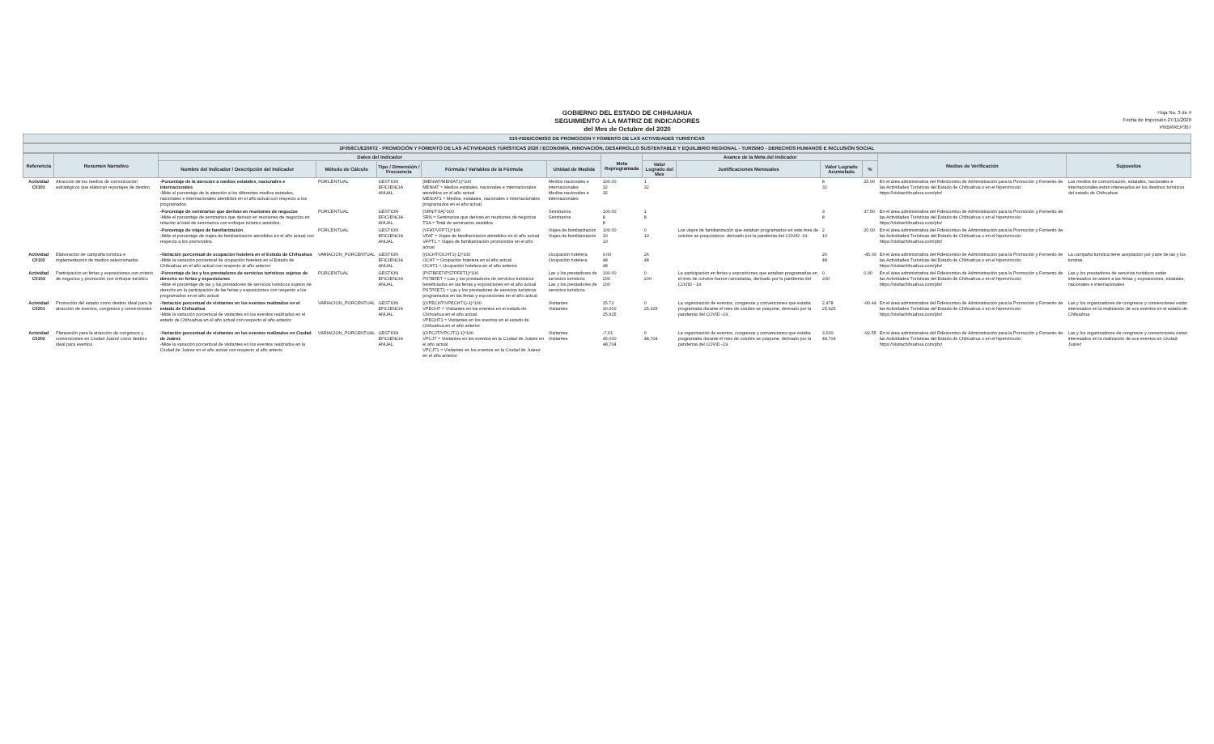GOBIERNO DEL ESTADO DE CHIHUAHUA
SEGUIMIENTO A LA MATRIZ DE INDICADORES
del Mes de Octubre del 2020
Hoja No. 3 de 4
Fecha de Impresión 27/11/2020
PRBRREP367
510-FIDEICOMISO DE PROMOCION Y FOMENTO DE LAS ACTIVIDADES TURISTICAS
2F056C1/E206T2 - PROMOCIÓN Y FOMENTO DE LAS ACTIVIDADES TURÍSTICAS 2020 / ECONOMÍA, INNOVACIÓN, DESARROLLO SUSTENTABLE Y EQUILIBRIO REGIONAL - TURISMO - DERECHOS HUMANOS E INCLUSIÓN SOCIAL
| Referencia | Resumen Narrativo | Datos del Indicador | | | | | Meta Reprogramada | Avance de la Meta del Indicador | | | | Medios de Verificación | Supuestos |
| --- | --- | --- | --- | --- | --- | --- | --- | --- | --- | --- | --- | --- | --- |
| | | Nombre del Indicador / Descripción del Indicador | Método de Cálculo | Tipo / Dimensión / Frecuencia | Fórmula / Variables de la Fórmula | Unidad de Medida | | Valor Logrado del Mes | Justificaciones Mensuales | Valor Logrado Acumulado | % | | |
| Actividad C0101 | Atracción de los medios de comunicación estratégicos que elaboran reportajes de destino | -Porcentaje de la atención a medios estatales, nacionales e internacionales -Mide el porcentaje de la atención a los diferentes medios estatales, nacionales e internacionales atendidos en el año actual con respecto a los programados. | PORCENTUAL | GESTION EFICIENCIA ANUAL | (MENIAT/MENIAT1)*100 MENIAT = Medios estatales, nacionales e internacionales atendidos en el año actual MENIAT1 = Medios, estatales, nacionales e internacionales programados en el año actual | Medios nacionales e internacionales Medios nacionales e internacionales | 100.00 32 32 | 1 32 | | 8 32 | 25.00 | En el área administrativa del Fideicomiso de Administración para la Promoción y Fomento de las Actividades Turísticas del Estado de Chihuahua o en el hipervínculo: https://visitachihuahua.com/pbr/ | Los medios de comunicación, estatales, nacionales e internacionales están interesados en los destinos turísticos del estado de Chihuahua |
| | | -Porcentaje de seminarios que derivan en reuniones de negocios -Mide el porcentaje de seminarios que derivan en reuniones de negocios en relación al total de seminarios con enfoque túristico asistidos. | PORCENTUAL | GESTION EFICIENCIA ANUAL | (SRN/TSA)*100 SRN = Seminarios que derivan en reuniones de negocios TSA = Total de seminarios asistidos | Seminarios Seminarios | 100.00 8 8 | 1 8 | | 3 8 | 37.50 | En el área administrativa del Fideicomiso de Administración para la Promoción y Fomento de las Actividades Turísticas del Estado de Chihuahua o en el hipervínculo: https://visitachihuahua.com/pbr/ | |
| | | -Porcentaje de viajes de familiarización -Mide el porcentaje de viajes de familiarización atendidos en el año actual con respecto a los promovidos. | PORCENTUAL | GESTION EFICIENCIA ANUAL | (VFAT/VFPT1)*100 VFAT = Viajes de familiarización atendidos en el año actual VFPT1 = Viajes de familiarización promovidos en el año actual | Viajes de familiarización Viajes de familiarización | 100.00 10 10 | 0 10 | Los viajes de familiarización que estaban programados en este mes de octubre se pospusieron. derivado por la pandemia del COVID -19. | 2 10 | 20.00 | En el área administrativa del Fideicomiso de Administración para la Promoción y Fomento de las Actividades Turísticas del Estado de Chihuahua o en el hipervínculo: https://visitachihuahua.com/pbr/ | |
| Actividad C0102 | Elaboración de campaña turística e implementación de medios seleccionados | -Variación porcentual de ocupación hotelera en el Estado de Chihuahua -Mide la variación porcentual de ocupación hotelera en el Estado de Chihuahua en el año actual con respecto al año anterior | VARIACION_PORCENTUAL | GESTION EFICIENCIA ANUAL | ((OCHT/OCHT1)-1)*100 OCHT = Ocupación hotelera en el año actual OCHT1 = Ocupación hotelera en el año anterior | Ocupación hotelera Ocupación hotelera | 0.00 48 48 | 26 48 | | 26 48 | -45.00 | En el área administrativa del Fideicomiso de Administración para la Promoción y Fomento de las Actividades Turísticas del Estado de Chihuahua o en el hipervínculo: https://visitachihuahua.com/pbr/ | La campaña turística tiene aceptación por parte de las y los turistas |
| Actividad C0103 | Participación en ferias y exposiciones con criterio de negocios y promoción con enfoque turístico | -Porcentaje de las y los prestadores de servicios turísticos sujetos de derecho en ferias y exposiciones -Mide el porcentaje de las y los prestadores de servicios turísticos sujetos de derecho en la participación de las ferias y exposiciones con respecto a los programados en el año actual | PORCENTUAL | GESTION EFICIENCIA ANUAL | (PSTBFET/PSTPFET1)*100 PSTBFET = Las y los prestadores de servicios turísticos beneficiados en las ferias y exposiciones en el año actual PSTPFET1 = Las y los prestadores de servicios turísticos programados en las ferias y exposiciones en el año actual | Las y los prestadores de servicios turísticos Las y los prestadores de servicios turísticos | 100.00 200 200 | 0 200 | La participación en ferias y exposiciones que estaban programadas en el mes de octubre fueron canceladas, derivado por la pandemia del COVID - 19. | 0 200 | 0.00 | En el área administrativa del Fideicomiso de Administración para la Promoción y Fomento de las Actividades Turísticas del Estado de Chihuahua o en el hipervínculo: https://visitachihuahua.com/pbr/ | Las y los prestadores de servicios turísticos están interesados en asistir a las ferias y exposiciones, estatales, nacionales e internacionales |
| Actividad C0201 | Promoción del estado como destino ideal para la atracción de eventos, congresos y convenciones | -Variación porcentual de visitantes en los eventos realizados en el estado de Chihuahua -Mide la variación porcentual de visitantes en los eventos realizados en el estado de Chihuahua en el año actual con respecto al año anterior | VARIACION_PORCENTUAL | GESTION EFICIENCIA ANUAL | ((VPECHT/VPECHT1)-1)*100 VPECHT = Visitantes en los eventos en el estado de Chihuahua en el año actual VPECHT1 = Visitantes en los eventos en el estado de Chihuahua en el año anterior | Visitantes Visitantes | 15.72 30,000 25,925 | 0 25,925 | La organización de eventos, congresos y convenciones que estaba programada durante el mes de octubre se pospone, derivado por la pandemia del COVID -19. | 2,478 25,925 | -90.44 | En el área administrativa del Fideicomiso de Administración para la Promoción y Fomento de las Actividades Turísticas del Estado de Chihuahua o en el hipervínculo: https://visitachihuahua.com/pbr/ | Las y los organizadores de congresos y convenciones están interesados en la realización de sus eventos en el estado de Chihuahua |
| Actividad C0202 | Planeación para la atracción de congresos y convenciones en Ciudad Juárez como destino ideal para eventos | -Variación porcentual de visitantes en los eventos realizados en Ciudad de Juárez -Mide la variación porcentual de visitantes en los eventos realizados en la Ciudad de Juárez en el año actual con respecto al año anterio | VARIACION_PORCENTUAL | GESTION EFICIENCIA ANUAL | ((VPCJT/VPCJT1)-1)*100 VPCJT = Visitantes en los eventos en la Ciudad de Juárez en el año actual VPCJT1 = Visitantes en los eventos en la Ciudad de Juárez en el año anterior | Visitantes Visitantes | -7.61 45,000 48,704 | 0 48,704 | La organización de eventos, congresos y convenciones que estaba programada durante el mes de octubre se pospone, derivado por la pandemia del COVID -19. | 3,630 48,704 | -92.55 | En el área administrativa del Fideicomiso de Administración para la Promoción y Fomento de las Actividades Turísticas del Estado de Chihuahua o en el hipervínculo: https://visitachihuahua.com/pbr/ | Las y los organizadores de congresos y convenciones estan interesados en la realización de sus eventos en Ciudad Juárez |